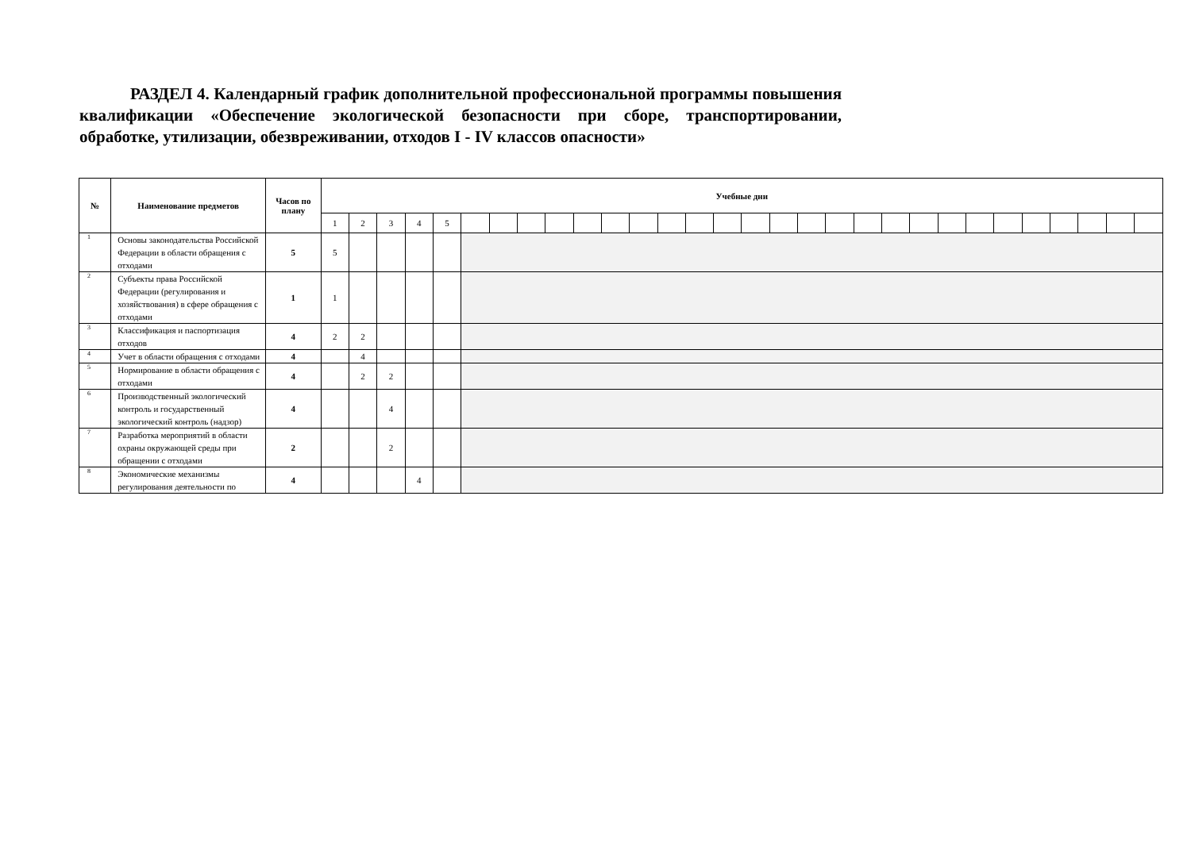РАЗДЕЛ 4. Календарный график дополнительной профессиональной программы повышения квалификации «Обеспечение экологической безопасности при сборе, транспортировании, обработке, утилизации, обезвреживании, отходов I - IV классов опасности»
| № | Наименование предметов | Часов по плану | Учебные дни | | | | | | | | | | | | | | | | | | | | | | | | | | | | | |
| --- | --- | --- | --- | --- | --- | --- | --- | --- | --- | --- | --- | --- | --- | --- | --- | --- | --- | --- | --- | --- | --- | --- | --- | --- | --- | --- | --- | --- | --- | --- | --- | --- |
| | | | 1 | 2 | 3 | 4 | 5 | | | | | | | | | | | | | | | | | | | | | | | | | |
| 1 | Основы законодательства Российской Федерации в области обращения с отходами | 5 | 5 | | | | | | | | | | | | | | | | | | | | | | | | | | | | | |
| 2 | Субъекты права Российской Федерации (регулирования и хозяйствования) в сфере обращения с отходами | 1 | 1 | | | | | | | | | | | | | | | | | | | | | | | | | | | | | |
| 3 | Классификация и паспортизация отходов | 4 | 2 | 2 | | | | | | | | | | | | | | | | | | | | | | | | | | | | |
| 4 | Учет в области обращения с отходами | 4 | | 4 | | | | | | | | | | | | | | | | | | | | | | | | | | | | |
| 5 | Нормирование в области обращения с отходами | 4 | | 2 | 2 | | | | | | | | | | | | | | | | | | | | | | | | | | | |
| 6 | Производственный экологический контроль и государственный экологический контроль (надзор) | 4 | | | 4 | | | | | | | | | | | | | | | | | | | | | | | | | | | |
| 7 | Разработка мероприятий в области охраны окружающей среды при обращении с отходами | 2 | | | 2 | | | | | | | | | | | | | | | | | | | | | | | | | | | |
| 8 | Экономические механизмы регулирования деятельности по | 4 | | | | 4 | | | | | | | | | | | | | | | | | | | | | | | | | | |